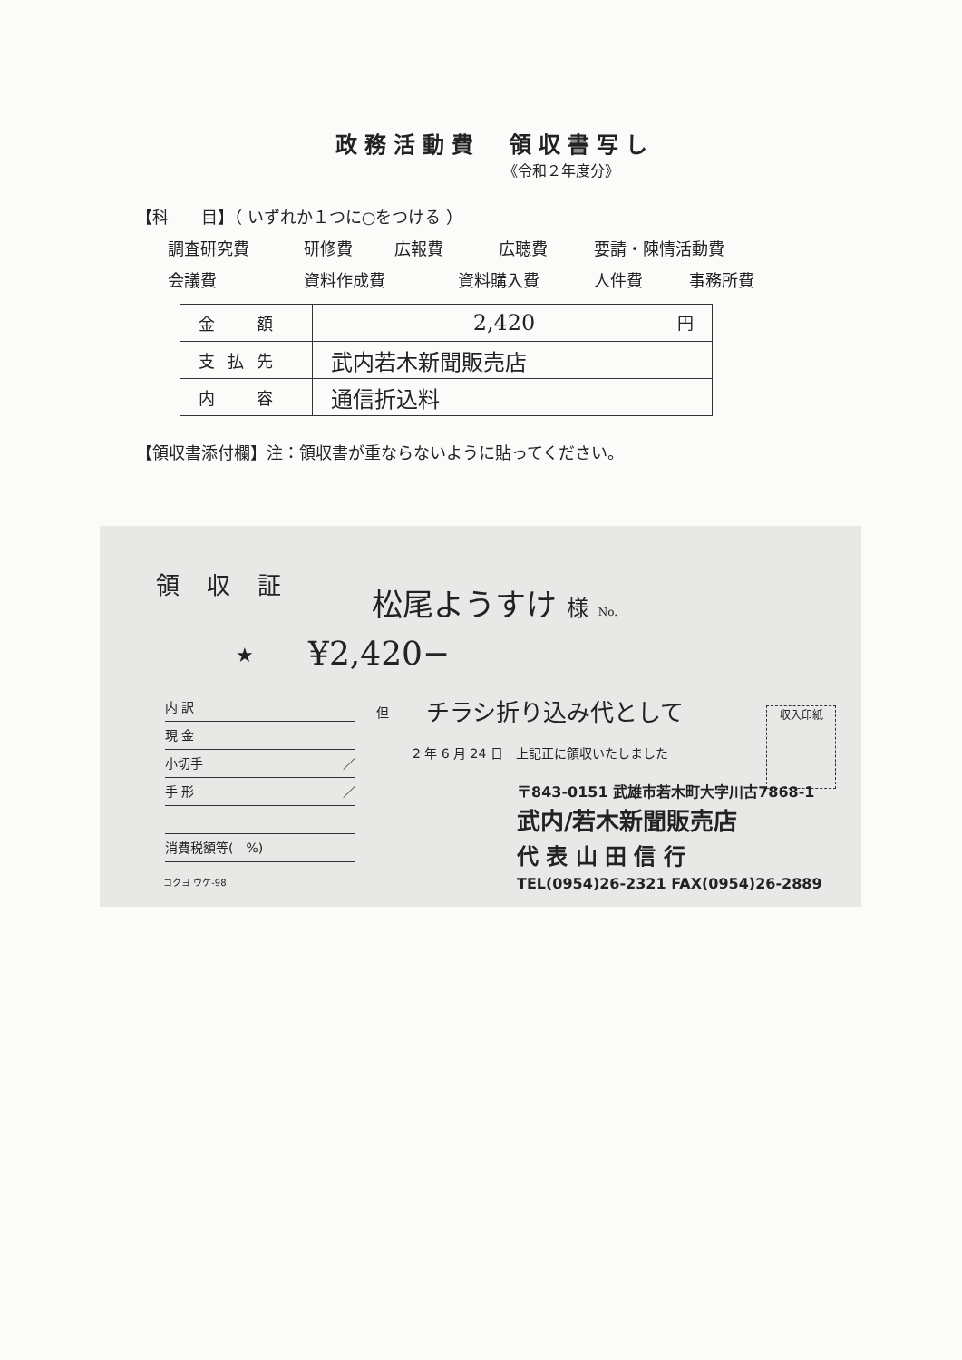政務活動費　領収書写し
《令和２年度分》
【科　　目】（ いずれか１つに○をつける ）
調査研究費 研修費 広報費 広聴費 要請・陳情活動費
会議費 資料作成費 資料購入費 人件費 事務所費
| 金 額 | 2,420 円 |
| 支払先 | 武内若木新聞販売店 |
| 内 容 | 通信折込料 |
【領収書添付欄】注：領収書が重ならないように貼ってください。
領収証 松尾ようすけ 様 No.
★ ¥2,420−
内 訳
現 金
小切手 ／
手 形 ／
消費税額等(　%)
コクヨ ウケ-98
但 チラシ折り込み代として 収入印紙
2 年 6 月 24 日　上記正に領収いたしました
〒843-0151 武雄市若木町大字川古7868-1
武内/若木新聞販売店
代 表 山 田 信 行
TEL(0954)26-2321 FAX(0954)26-2889